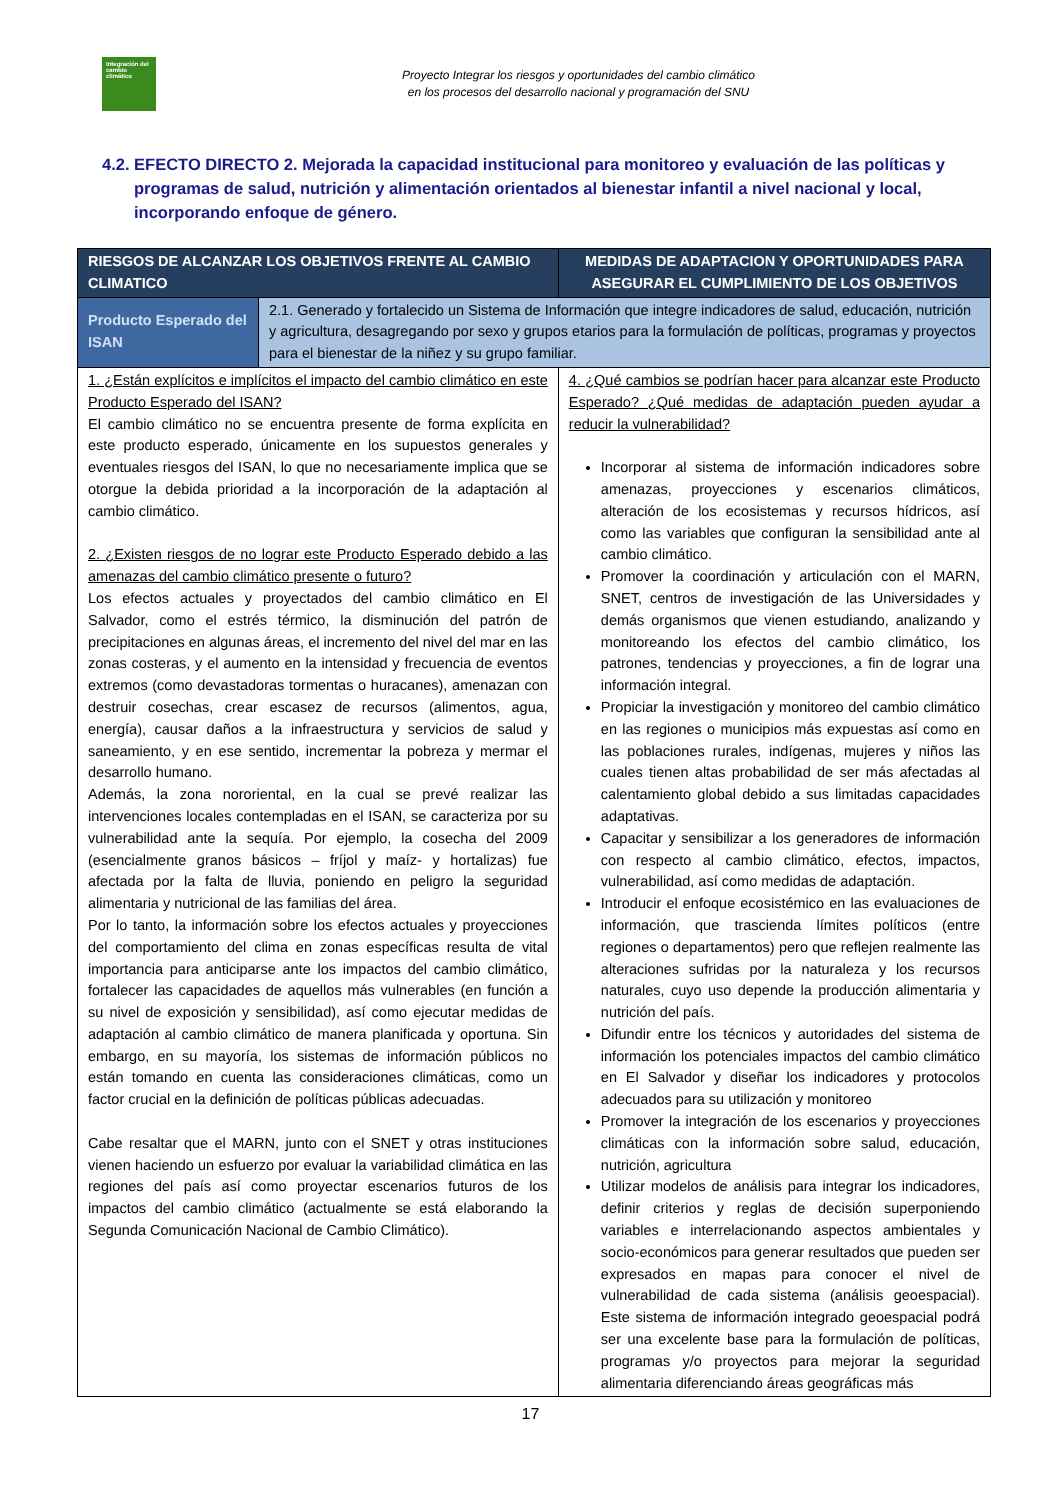Integración del cambio climático
Proyecto Integrar los riesgos y oportunidades del cambio climático
en los procesos del desarrollo nacional y programación del SNU
4.2. EFECTO DIRECTO 2. Mejorada la capacidad institucional para monitoreo y evaluación de las políticas y programas de salud, nutrición y alimentación orientados al bienestar infantil a nivel nacional y local, incorporando enfoque de género.
| RIESGOS DE ALCANZAR LOS OBJETIVOS FRENTE AL CAMBIO CLIMATICO | | MEDIDAS DE ADAPTACION Y OPORTUNIDADES PARA ASEGURAR EL CUMPLIMIENTO DE LOS OBJETIVOS |
| --- | --- | --- |
| Producto Esperado del ISAN | 2.1. Generado y fortalecido un Sistema de Información que integre indicadores de salud, educación, nutrición y agricultura, desagregando por sexo y grupos etarios para la formulación de políticas, programas y proyectos para el bienestar de la niñez y su grupo familiar. | |
| 1. ¿Están explícitos e implícitos el impacto del cambio climático en este Producto Esperado del ISAN? El cambio climático no se encuentra presente de forma explícita en este producto esperado, únicamente en los supuestos generales y eventuales riesgos del ISAN, lo que no necesariamente implica que se otorgue la debida prioridad a la incorporación de la adaptación al cambio climático. 2. ¿Existen riesgos de no lograr este Producto Esperado debido a las amenazas del cambio climático presente o futuro? Los efectos actuales y proyectados del cambio climático en El Salvador, como el estrés térmico, la disminución del patrón de precipitaciones en algunas áreas, el incremento del nivel del mar en las zonas costeras, y el aumento en la intensidad y frecuencia de eventos extremos (como devastadoras tormentas o huracanes), amenazan con destruir cosechas, crear escasez de recursos (alimentos, agua, energía), causar daños a la infraestructura y servicios de salud y saneamiento, y en ese sentido, incrementar la pobreza y mermar el desarrollo humano. Además, la zona nororiental, en la cual se prevé realizar las intervenciones locales contempladas en el ISAN, se caracteriza por su vulnerabilidad ante la sequía. Por ejemplo, la cosecha del 2009 (esencialmente granos básicos – fríjol y maíz- y hortalizas) fue afectada por la falta de lluvia, poniendo en peligro la seguridad alimentaria y nutricional de las familias del área. Por lo tanto, la información sobre los efectos actuales y proyecciones del comportamiento del clima en zonas específicas resulta de vital importancia para anticiparse ante los impactos del cambio climático, fortalecer las capacidades de aquellos más vulnerables (en función a su nivel de exposición y sensibilidad), así como ejecutar medidas de adaptación al cambio climático de manera planificada y oportuna. Sin embargo, en su mayoría, los sistemas de información públicos no están tomando en cuenta las consideraciones climáticas, como un factor crucial en la definición de políticas públicas adecuadas. Cabe resaltar que el MARN, junto con el SNET y otras instituciones vienen haciendo un esfuerzo por evaluar la variabilidad climática en las regiones del país así como proyectar escenarios futuros de los impactos del cambio climático (actualmente se está elaborando la Segunda Comunicación Nacional de Cambio Climático). | | 4. ¿Qué cambios se podrían hacer para alcanzar este Producto Esperado? ¿Qué medidas de adaptación pueden ayudar a reducir la vulnerabilidad? Incorporar al sistema de información indicadores sobre amenazas, proyecciones y escenarios climáticos, alteración de los ecosistemas y recursos hídricos, así como las variables que configuran la sensibilidad ante al cambio climático. Promover la coordinación y articulación con el MARN, SNET, centros de investigación de las Universidades y demás organismos que vienen estudiando, analizando y monitoreando los efectos del cambio climático, los patrones, tendencias y proyecciones, a fin de lograr una información integral. Propiciar la investigación y monitoreo del cambio climático en las regiones o municipios más expuestas así como en las poblaciones rurales, indígenas, mujeres y niños las cuales tienen altas probabilidad de ser más afectadas al calentamiento global debido a sus limitadas capacidades adaptativas. Capacitar y sensibilizar a los generadores de información con respecto al cambio climático, efectos, impactos, vulnerabilidad, así como medidas de adaptación. Introducir el enfoque ecosistémico en las evaluaciones de información, que trascienda límites políticos (entre regiones o departamentos) pero que reflejen realmente las alteraciones sufridas por la naturaleza y los recursos naturales, cuyo uso depende la producción alimentaria y nutrición del país. Difundir entre los técnicos y autoridades del sistema de información los potenciales impactos del cambio climático en El Salvador y diseñar los indicadores y protocolos adecuados para su utilización y monitoreo Promover la integración de los escenarios y proyecciones climáticas con la información sobre salud, educación, nutrición, agricultura Utilizar modelos de análisis para integrar los indicadores, definir criterios y reglas de decisión superponiendo variables e interrelacionando aspectos ambientales y socio-económicos para generar resultados que pueden ser expresados en mapas para conocer el nivel de vulnerabilidad de cada sistema (análisis geoespacial). Este sistema de información integrado geoespacial podrá ser una excelente base para la formulación de políticas, programas y/o proyectos para mejorar la seguridad alimentaria diferenciando áreas geográficas más |
17